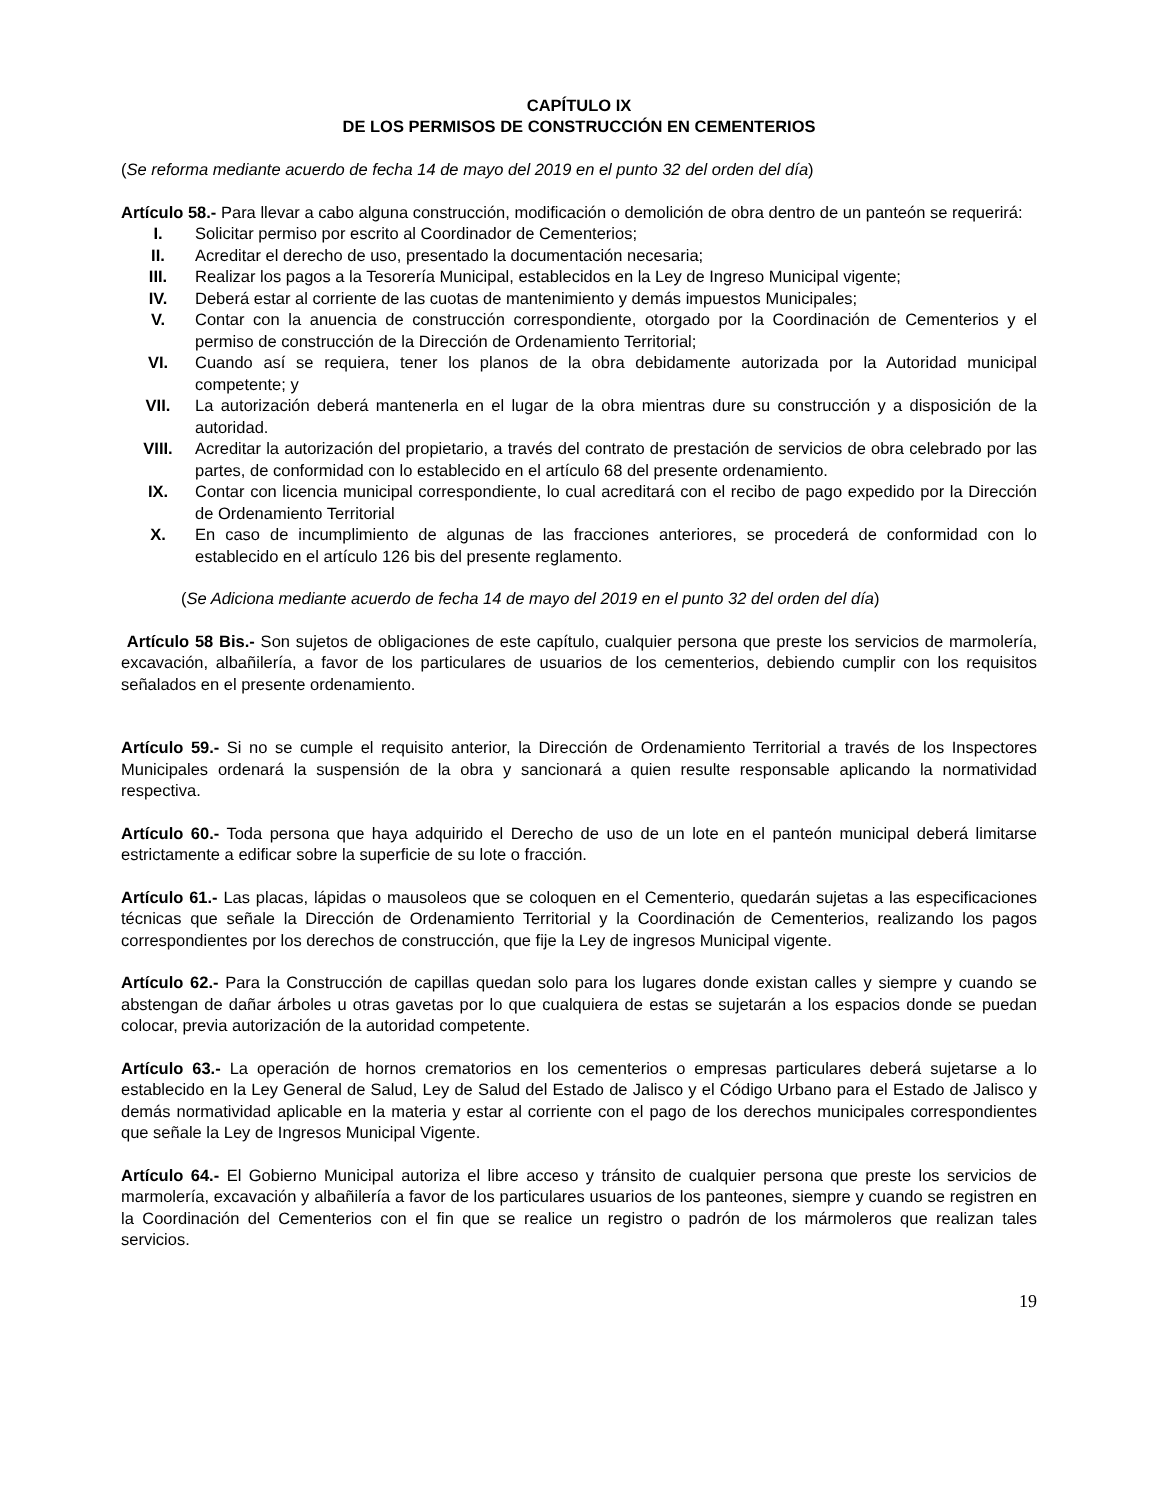CAPÍTULO IX
DE LOS PERMISOS DE CONSTRUCCIÓN EN CEMENTERIOS
(Se reforma mediante acuerdo de fecha 14 de mayo del 2019 en el punto 32 del orden del día)
Artículo 58.- Para llevar a cabo alguna construcción, modificación o demolición de obra dentro de un panteón se requerirá:
I. Solicitar permiso por escrito al Coordinador de Cementerios;
II. Acreditar el derecho de uso, presentado la documentación necesaria;
III. Realizar los pagos a la Tesorería Municipal, establecidos en la Ley de Ingreso Municipal vigente;
IV. Deberá estar al corriente de las cuotas de mantenimiento y demás impuestos Municipales;
V. Contar con la anuencia de construcción correspondiente, otorgado por la Coordinación de Cementerios y el permiso de construcción de la Dirección de Ordenamiento Territorial;
VI. Cuando así se requiera, tener los planos de la obra debidamente autorizada por la Autoridad municipal competente; y
VII. La autorización deberá mantenerla en el lugar de la obra mientras dure su construcción y a disposición de la autoridad.
VIII. Acreditar la autorización del propietario, a través del contrato de prestación de servicios de obra celebrado por las partes, de conformidad con lo establecido en el artículo 68 del presente ordenamiento.
IX. Contar con licencia municipal correspondiente, lo cual acreditará con el recibo de pago expedido por la Dirección de Ordenamiento Territorial
X. En caso de incumplimiento de algunas de las fracciones anteriores, se procederá de conformidad con lo establecido en el artículo 126 bis del presente reglamento.
(Se Adiciona mediante acuerdo de fecha 14 de mayo del 2019 en el punto 32 del orden del día)
Artículo 58 Bis.- Son sujetos de obligaciones de este capítulo, cualquier persona que preste los servicios de marmolería, excavación, albañilería, a favor de los particulares de usuarios de los cementerios, debiendo cumplir con los requisitos señalados en el presente ordenamiento.
Artículo 59.- Si no se cumple el requisito anterior, la Dirección de Ordenamiento Territorial a través de los Inspectores Municipales ordenará la suspensión de la obra y sancionará a quien resulte responsable aplicando la normatividad respectiva.
Artículo 60.- Toda persona que haya adquirido el Derecho de uso de un lote en el panteón municipal deberá limitarse estrictamente a edificar sobre la superficie de su lote o fracción.
Artículo 61.- Las placas, lápidas o mausoleos que se coloquen en el Cementerio, quedarán sujetas a las especificaciones técnicas que señale la Dirección de Ordenamiento Territorial y la Coordinación de Cementerios, realizando los pagos correspondientes por los derechos de construcción, que fije la Ley de ingresos Municipal vigente.
Artículo 62.- Para la Construcción de capillas quedan solo para los lugares donde existan calles y siempre y cuando se abstengan de dañar árboles u otras gavetas por lo que cualquiera de estas se sujetarán a los espacios donde se puedan colocar, previa autorización de la autoridad competente.
Artículo 63.- La operación de hornos crematorios en los cementerios o empresas particulares deberá sujetarse a lo establecido en la Ley General de Salud, Ley de Salud del Estado de Jalisco y el Código Urbano para el Estado de Jalisco y demás normatividad aplicable en la materia y estar al corriente con el pago de los derechos municipales correspondientes que señale la Ley de Ingresos Municipal Vigente.
Artículo 64.- El Gobierno Municipal autoriza el libre acceso y tránsito de cualquier persona que preste los servicios de marmolería, excavación y albañilería a favor de los particulares usuarios de los panteones, siempre y cuando se registren en la Coordinación del Cementerios con el fin que se realice un registro o padrón de los mármoleros que realizan tales servicios.
19